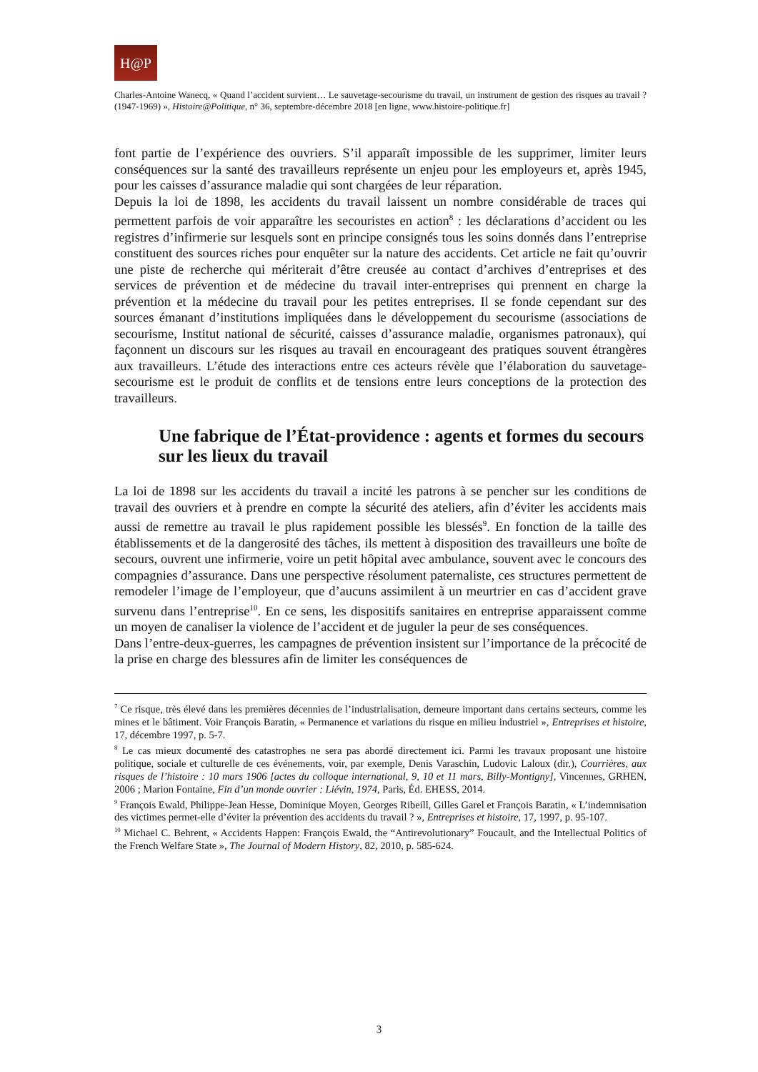H@P
Charles-Antoine Wanecq, « Quand l’accident survient… Le sauvetage-secourisme du travail, un instrument de gestion des risques au travail ? (1947-1969) », Histoire@Politique, n° 36, septembre-décembre 2018 [en ligne, www.histoire-politique.fr]
font partie de l’expérience des ouvriers. S’il apparaît impossible de les supprimer, limiter leurs conséquences sur la santé des travailleurs représente un enjeu pour les employeurs et, après 1945, pour les caisses d’assurance maladie qui sont chargées de leur réparation.
Depuis la loi de 1898, les accidents du travail laissent un nombre considérable de traces qui permettent parfois de voir apparaître les secouristes en action<sup>8</sup> : les déclarations d’accident ou les registres d’infirmerie sur lesquels sont en principe consignés tous les soins donnés dans l’entreprise constituent des sources riches pour enquêter sur la nature des accidents. Cet article ne fait qu’ouvrir une piste de recherche qui mériterait d’être creusée au contact d’archives d’entreprises et des services de prévention et de médecine du travail inter-entreprises qui prennent en charge la prévention et la médecine du travail pour les petites entreprises. Il se fonde cependant sur des sources émanant d’institutions impliquées dans le développement du secourisme (associations de secourisme, Institut national de sécurité, caisses d’assurance maladie, organismes patronaux), qui façonnent un discours sur les risques au travail en encourageant des pratiques souvent étrangères aux travailleurs. L’étude des interactions entre ces acteurs révèle que l’élaboration du sauvetage-secourisme est le produit de conflits et de tensions entre leurs conceptions de la protection des travailleurs.
Une fabrique de l’État-providence : agents et formes du secours sur les lieux du travail
La loi de 1898 sur les accidents du travail a incité les patrons à se pencher sur les conditions de travail des ouvriers et à prendre en compte la sécurité des ateliers, afin d’éviter les accidents mais aussi de remettre au travail le plus rapidement possible les blessés<sup>9</sup>. En fonction de la taille des établissements et de la dangerosité des tâches, ils mettent à disposition des travailleurs une boîte de secours, ouvrent une infirmerie, voire un petit hôpital avec ambulance, souvent avec le concours des compagnies d’assurance. Dans une perspective résolument paternaliste, ces structures permettent de remodeler l’image de l’employeur, que d’aucuns assimilent à un meurtrier en cas d’accident grave survenu dans l’entreprise<sup>10</sup>. En ce sens, les dispositifs sanitaires en entreprise apparaissent comme un moyen de canaliser la violence de l’accident et de juguler la peur de ses conséquences.
Dans l’entre-deux-guerres, les campagnes de prévention insistent sur l’importance de la précocité de la prise en charge des blessures afin de limiter les conséquences de
<sup>7</sup> Ce risque, très élevé dans les premières décennies de l’industrialisation, demeure important dans certains secteurs, comme les mines et le bâtiment. Voir François Baratin, « Permanence et variations du risque en milieu industriel », Entreprises et histoire, 17, décembre 1997, p. 5-7.
<sup>8</sup> Le cas mieux documenté des catastrophes ne sera pas abordé directement ici. Parmi les travaux proposant une histoire politique, sociale et culturelle de ces événements, voir, par exemple, Denis Varaschin, Ludovic Laloux (dir.), Courrières, aux risques de l’histoire : 10 mars 1906 [actes du colloque international, 9, 10 et 11 mars, Billy-Montigny], Vincennes, GRHEN, 2006 ; Marion Fontaine, Fin d’un monde ouvrier : Liévin, 1974, Paris, Éd. EHESS, 2014.
<sup>9</sup> François Ewald, Philippe-Jean Hesse, Dominique Moyen, Georges Ribeill, Gilles Garel et François Baratin, « L’indemnisation des victimes permet-elle d’éviter la prévention des accidents du travail ? », Entreprises et histoire, 17, 1997, p. 95-107.
<sup>10</sup> Michael C. Behrent, « Accidents Happen: François Ewald, the “Antirevolutionary” Foucault, and the Intellectual Politics of the French Welfare State », The Journal of Modern History, 82, 2010, p. 585-624.
3